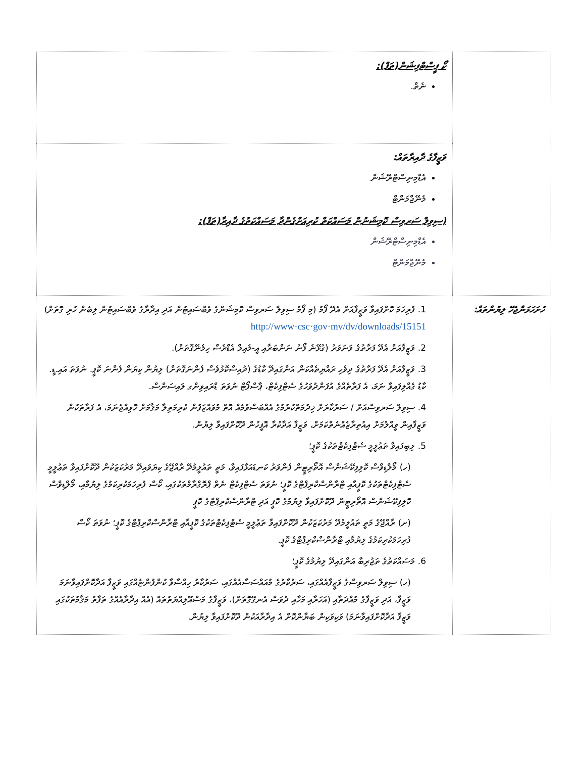| | ކޯ ޕީސްޓްފިޝަން(ތަފް): ނެތް. |
| | ވަޒީފާގެ ދާއިރާތައް: އެޑްމިނިސްޓްރޭޝަން މެނޭޖްމަންޓް (ސިވިލް ސަރވިސް ކޮމިޝަނުން މަސައްކަތް ކުރިއަށްގެންދާ މަސައްކަތުގެ ދާއިރާ(ތަފް): އެޑްމިނިސްޓްރޭޝަން މެނޭޖްމަންޓް |
| ހުށަހަޅަންޖެހޭ ލިޔުންތައް: | 1. ފުރިހަމަ ކޮށްފައިވާ ވަޒީފާއަށް އެދޭ ފޯމު (މި ފޯމު ސިވިލް ސަރވިސް ކޮމިޝަންގެ ވެބްސައިޓުން އަދި އިދާރާގެ ވެބްސައިޓުން ލިބެން ހުރި ގޮތަށް) http://www·csc·gov·mv/dv/downloads/15151 2. ވަޒީފާއަށް އެދޭ ފަރާތުގެ ވަނަވަރު (ގުޅޭނެ ފޯނު ނަންބަރާއި އީ-މެއިލް އެޑްރެސް ހިމެނޭގޮތަށް). 3. ވަޒީފާއަށް އެދޭ ފަރާތުގެ ދިވެހި ރައްޔިތެއްކަން އަންގައިދޭ ކާޑުގެ (ދުއިސްކޮޅުވެސް ފެންނަގޮތަށް) ލިޔުން ކިޔަން ފެންނަ ކޮޕީ. ނުވަތަ އައި.ޑީ. ކާޑު ގެއްލިފައިވާ ނަމަ، އެ ފަރާތެއްގެ އުފަންދުވަހުގެ ސެޓްފިކެޓް، ޕާސްޕޯޓް ނުވަތަ ޑްރައިވިންގ ލައިސަންސް. 4. ސިވިލް ސަރވިސްއަށް / ސަރުކާރަށް ޚިދުމަތްކުރުމުގެ އެއްބަސްވުމެއް އޮތް މުވައްޒަފުން ކުރިމަތިލާ މަޤާމަށް ހޮވިއްޖެނަމަ، އެ ފަރާތަކުން ވަޒީފާއިން ވީއްލުމަށް އިއުތިރާޒެއްނެތްކަމަށް، ވަޒީފާ އަދާކުރާ އޮފީހުން ދޫކޮށްފައިވާ ލިޔުން. 5. ލިބިފައިވާ ތަޢުލީމީ ސެޓްފިކެޓްތަކުގެ ކޮޕީ؛ (ހ) މޯލްޑިވްސް ކޮލިފިކޭޝަންސް އޮތޯރިޓީން ފެންވަރު ކަނޑައަޅާފައިވާ، މަތީ ތައުލީމުދޭ ރާއްޖޭގެ ކިޔަވައިދޭ މަރުކަޒަކުން ދޫކޮށްފައިވާ ތަޢުލީމީ ސެޓްފިކެޓްތަކުގެ ކޮޕީއާއި ޓްރާންސްކްރިޕްޓްގެ ކޮޕީ؛ ނުވަތަ ސެޓްފިކެޓް ނެތް ޕްރޮގްރާމްތަކުގައި، ކޯސް ފުރިހަމަކުރިކަމުގެ ލިޔުމާއި، މޯލްޑިވްސް ކޮލިފިކޭޝަންސް އޮތޯރިޓީން ދޫކޮށްފައިވާ ލިޔުމުގެ ކޮޕީ އަދި ޓްރާންސްކްރިޕްޓްގެ ކޮޕީ (ށ) ރާއްޖޭގެ މަތީ ތައުލީމުދޭ މަރުކަޒަކުން ދޫކޮށްފައިވާ ތަޢުލީމީ ސެޓްފިކެޓްތަކުގެ ކޮޕީއާއި ޓްރާންސްކްރިޕްޓްގެ ކޮޕީ؛ ނުވަތަ ކޯސް ފުރިހަމަކުރިކަމުގެ ލިޔުމާއި ޓްރާންސްކްރިޕްޓްގެ ކޮޕީ. 6. މަސައްކަތުގެ ތަޖުރިބާ އަންގައިދޭ ލިޔުމުގެ ކޮޕީ؛ (ހ) ސިވިލް ސަރވިސްގެ ވަޒީފާއެއްގައި، ސަރުކާރުގެ މުއައްސަސާއެއްގައި، ސަރުކާރު ހިއްސާވާ ކުންފުންޏެއްގައި ވަޒީފާ އަދާކޮށްފައިވާނަމަ ވަޒީފާ، އަދި ވަޒީފާގެ މުއްދަތާއި (އަހަރާއި މަހާއި ދުވަސް އެނގޭގޮތަށް)، ވަޒީފާގެ މަސްއޫލިއްޔަތުތައް (އެއް އިދާރާއެއްގެ ތަފާތު މަޤާމުތަކުގައި ވަޒީފާ އަދާކޮށްފައިވާނަމަ) ވަކިވަކިން ބަޔާންކޮށް އެ އިދާރާއަކުން ދޫކޮށްފައިވާ ލިޔުން. |